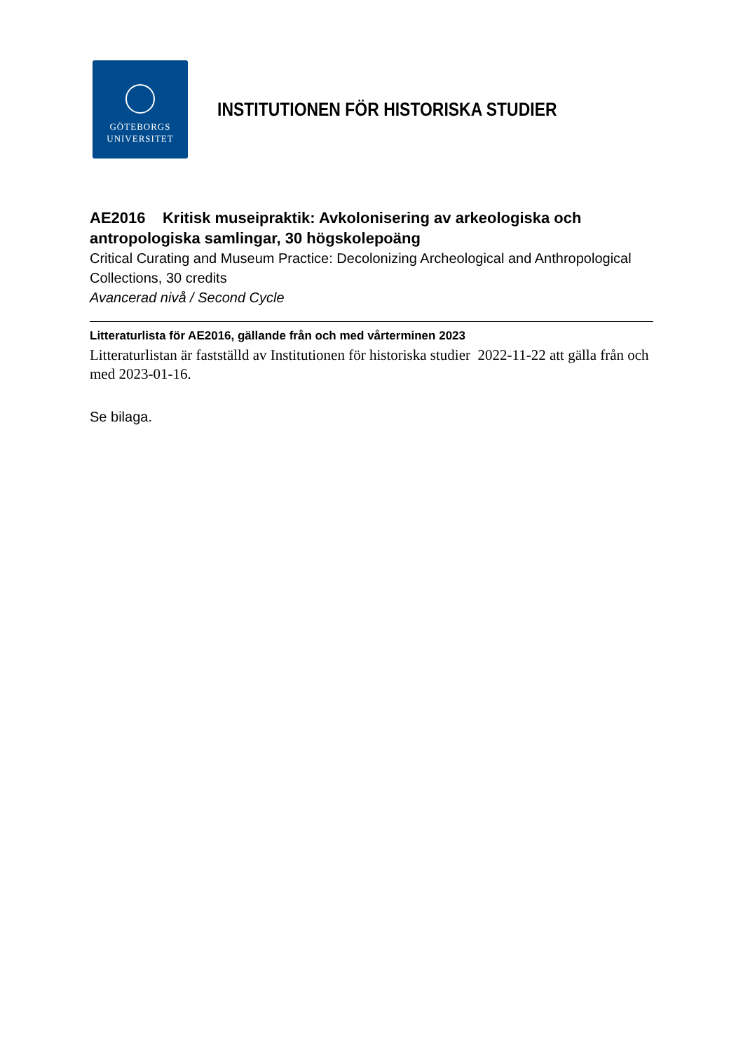GÖTEBORGS
UNIVERSITET
INSTITUTIONEN FÖR HISTORISKA STUDIER
AE2016 Kritisk museipraktik: Avkolonisering av arkeologiska och antropologiska samlingar, 30 högskolepoäng
Critical Curating and Museum Practice: Decolonizing Archeological and Anthropological Collections, 30 credits
Avancerad nivå / Second Cycle
Litteraturlista för AE2016, gällande från och med vårterminen 2023
Litteraturlistan är fastställd av Institutionen för historiska studier 2022-11-22 att gälla från och med 2023-01-16.
Se bilaga.